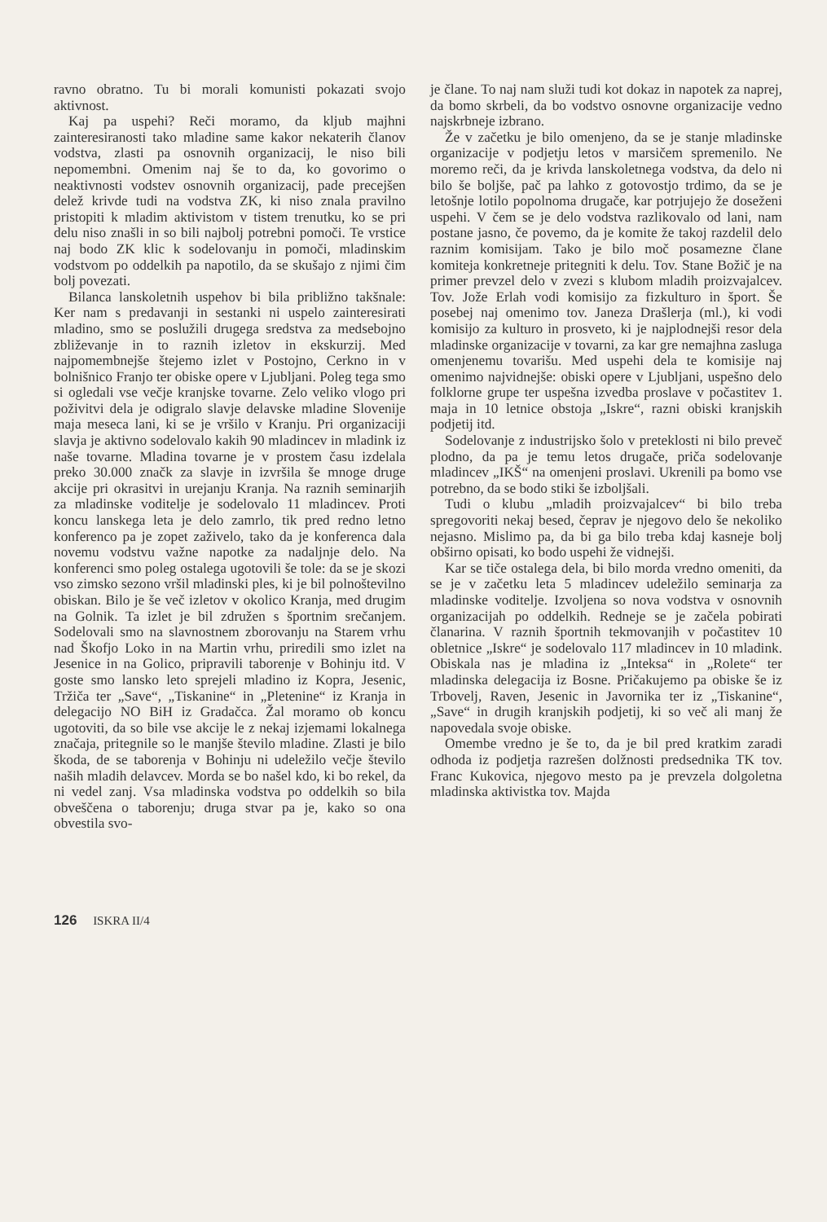ravno obratno. Tu bi morali komunisti pokazati svojo aktivnost.
Kaj pa uspehi? Reči moramo, da kljub majhni zainteresiranosti tako mladine same kakor nekaterih članov vodstva, zlasti pa osnovnih organizacij, le niso bili nepomembni. Omenim naj še to da, ko govorimo o neaktivnosti vodstev osnovnih organizacij, pade precejšen delež krivde tudi na vodstva ZK, ki niso znala pravilno pristopiti k mladim aktivistom v tistem trenutku, ko se pri delu niso znašli in so bili najbolj potrebni pomoči. Te vrstice naj bodo ZK klic k sodelovanju in pomoči, mladinskim vodstvom po oddelkih pa napotilo, da se skušajo z njimi čim bolj povezati.
Bilanca lanskoletnih uspehov bi bila približno takšnale: Ker nam s predavanji in sestanki ni uspelo zainteresirati mladino, smo se poslužili drugega sredstva za medsebojno zbliževanje in to raznih izletov in ekskurzij. Med najpomembnejše štejemo izlet v Postojno, Cerkno in v bolnišnico Franjo ter obiske opere v Ljubljani. Poleg tega smo si ogledali vse večje kranjske tovarne. Zelo veliko vlogo pri poživitvi dela je odigralo slavje delavske mladine Slovenije maja meseca lani, ki se je vršilo v Kranju. Pri organizaciji slavja je aktivno sodelovalo kakih 90 mladincev in mladink iz naše tovarne. Mladina tovarne je v prostem času izdelala preko 30.000 značk za slavje in izvršila še mnoge druge akcije pri okrasitvi in urejanju Kranja. Na raznih seminarjih za mladinske voditelje je sodelovalo 11 mladincev. Proti koncu lanskega leta je delo zamrlo, tik pred redno letno konferenco pa je zopet zaživelo, tako da je konferenca dala novemu vodstvu važne napotke za nadaljnje delo. Na konferenci smo poleg ostalega ugotovili še tole: da se je skozi vso zimsko sezono vršil mladinski ples, ki je bil polnoštevilno obiskan. Bilo je še več izletov v okolico Kranja, med drugim na Golnik. Ta izlet je bil združen s športnim srečanjem. Sodelovali smo na slavnostnem zborovanju na Starem vrhu nad Škofjo Loko in na Martin vrhu, priredili smo izlet na Jesenice in na Golico, pripravili taborenje v Bohinju itd. V goste smo lansko leto sprejeli mladino iz Kopra, Jesenic, Tržiča ter „Save“, „Tiskanine“ in „Pletenine“ iz Kranja in delegacijo NO BiH iz Gradačca. Žal moramo ob koncu ugotoviti, da so bile vse akcije le z nekaj izjemami lokalnega značaja, pritegnile so le manjše število mladine. Zlasti je bilo škoda, de se taborenja v Bohinju ni udeležilo večje število naših mladih delavcev. Morda se bo našel kdo, ki bo rekel, da ni vedel zanj. Vsa mladinska vodstva po oddelkih so bila obveščena o taborenju; druga stvar pa je, kako so ona obvestila svo-
je člane. To naj nam služi tudi kot dokaz in napotek za naprej, da bomo skrbeli, da bo vodstvo osnovne organizacije vedno najskrbneje izbrano.
Že v začetku je bilo omenjeno, da se je stanje mladinske organizacije v podjetju letos v marsičem spremenilo. Ne moremo reči, da je krivda lanskoletnega vodstva, da delo ni bilo še boljše, pač pa lahko z gotovostjo trdimo, da se je letošnje lotilo popolnoma drugače, kar potrjujejo že doseženi uspehi. V čem se je delo vodstva razlikovalo od lani, nam postane jasno, če povemo, da je komite že takoj razdelil delo raznim komisijam. Tako je bilo moč posamezne člane komiteja konkretneje pritegniti k delu. Tov. Stane Božič je na primer prevzel delo v zvezi s klubom mladih proizvajalcev. Tov. Jože Erlah vodi komisijo za fizkulturo in šport. Še posebej naj omenimo tov. Janeza Drašlerja (ml.), ki vodi komisijo za kulturo in prosveto, ki je najplodnejši resor dela mladinske organizacije v tovarni, za kar gre nemajhna zasluga omenjenemu tovarišu. Med uspehi dela te komisije naj omenimo najvidnejše: obiski opere v Ljubljani, uspešno delo folklorne grupe ter uspešna izvedba proslave v počastitev 1. maja in 10 letnice obstoja „Iskre“, razni obiski kranjskih podjetij itd.
Sodelovanje z industrijsko šolo v preteklosti ni bilo preveč plodno, da pa je temu letos drugače, priča sodelovanje mladincev „IKŠ“ na omenjeni proslavi. Ukrenili pa bomo vse potrebno, da se bodo stiki še izboljšali.
Tudi o klubu „mladih proizvajalcev“ bi bilo treba spregovoriti nekaj besed, čeprav je njegovo delo še nekoliko nejasno. Mislimo pa, da bi ga bilo treba kdaj kasneje bolj obširno opisati, ko bodo uspehi že vidnejši.
Kar se tiče ostalega dela, bi bilo morda vredno omeniti, da se je v začetku leta 5 mladincev udeležilo seminarja za mladinske voditelje. Izvoljena so nova vodstva v osnovnih organizacijah po oddelkih. Redneje se je začela pobirati članarina. V raznih športnih tekmovanjih v počastitev 10 obletnice „Iskre“ je sodelovalo 117 mladincev in 10 mladink. Obiskala nas je mladina iz „Inteksa“ in „Rolete“ ter mladinska delegacija iz Bosne. Pričakujemo pa obiske še iz Trbovelj, Raven, Jesenic in Javornika ter iz „Tiskanine“, „Save“ in drugih kranjskih podjetij, ki so več ali manj že napovedala svoje obiske.
Omembe vredno je še to, da je bil pred kratkim zaradi odhoda iz podjetja razrešen dolžnosti predsednika TK tov. Franc Kukovica, njegovo mesto pa je prevzela dolgoletna mladinska aktivistka tov. Majda
126 ISKRA II/4